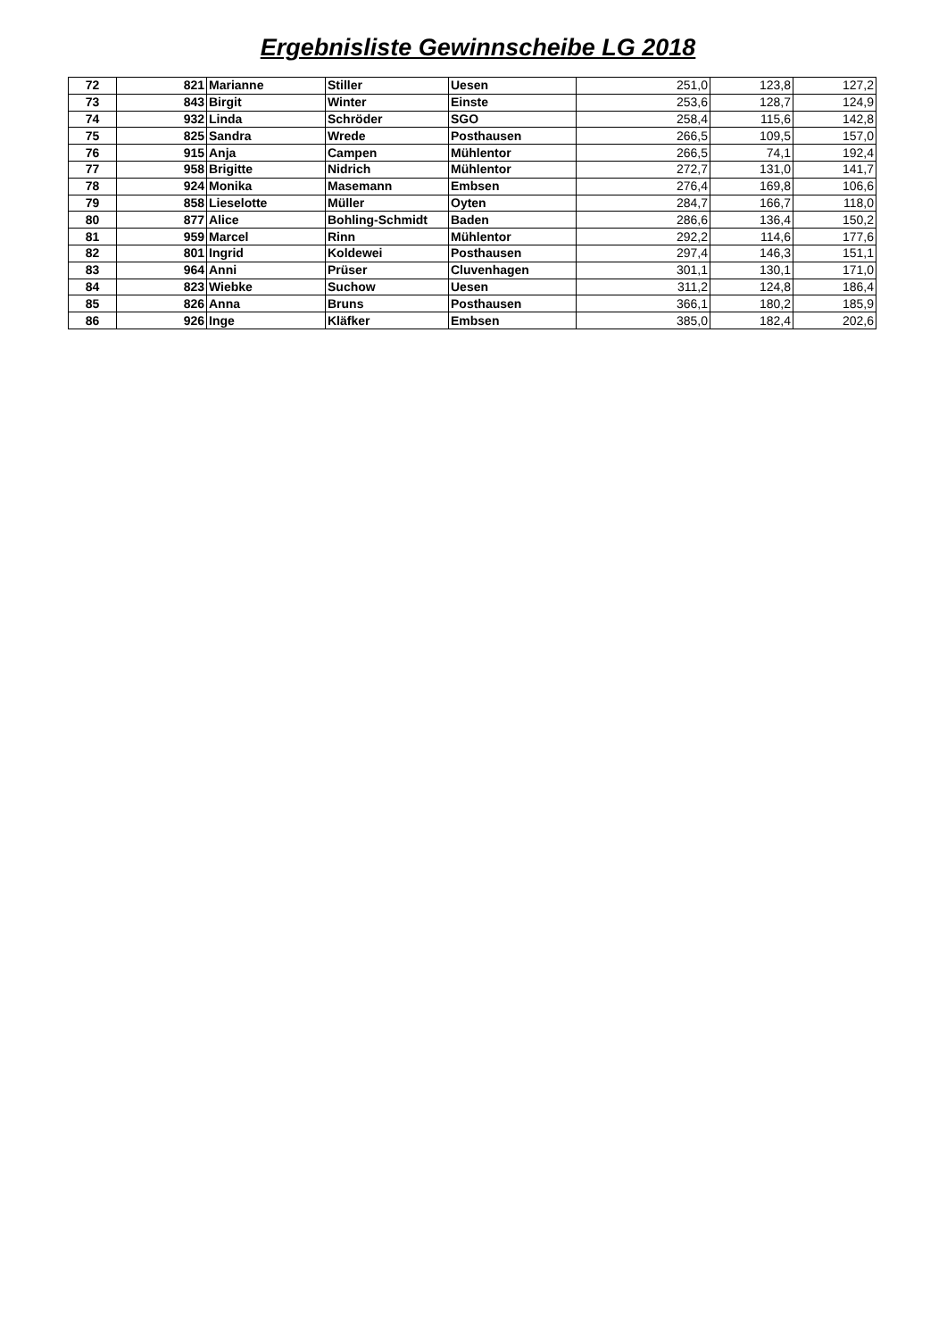Ergebnisliste Gewinnscheibe LG 2018
| 72 | 821 | Marianne | Stiller | Uesen | 251,0 | 123,8 | 127,2 |
| 73 | 843 | Birgit | Winter | Einste | 253,6 | 128,7 | 124,9 |
| 74 | 932 | Linda | Schröder | SGO | 258,4 | 115,6 | 142,8 |
| 75 | 825 | Sandra | Wrede | Posthausen | 266,5 | 109,5 | 157,0 |
| 76 | 915 | Anja | Campen | Mühlentor | 266,5 | 74,1 | 192,4 |
| 77 | 958 | Brigitte | Nidrich | Mühlentor | 272,7 | 131,0 | 141,7 |
| 78 | 924 | Monika | Masemann | Embsen | 276,4 | 169,8 | 106,6 |
| 79 | 858 | Lieselotte | Müller | Oyten | 284,7 | 166,7 | 118,0 |
| 80 | 877 | Alice | Bohling-Schmidt | Baden | 286,6 | 136,4 | 150,2 |
| 81 | 959 | Marcel | Rinn | Mühlentor | 292,2 | 114,6 | 177,6 |
| 82 | 801 | Ingrid | Koldewei | Posthausen | 297,4 | 146,3 | 151,1 |
| 83 | 964 | Anni | Prüser | Cluvenhagen | 301,1 | 130,1 | 171,0 |
| 84 | 823 | Wiebke | Suchow | Uesen | 311,2 | 124,8 | 186,4 |
| 85 | 826 | Anna | Bruns | Posthausen | 366,1 | 180,2 | 185,9 |
| 86 | 926 | Inge | Kläfker | Embsen | 385,0 | 182,4 | 202,6 |